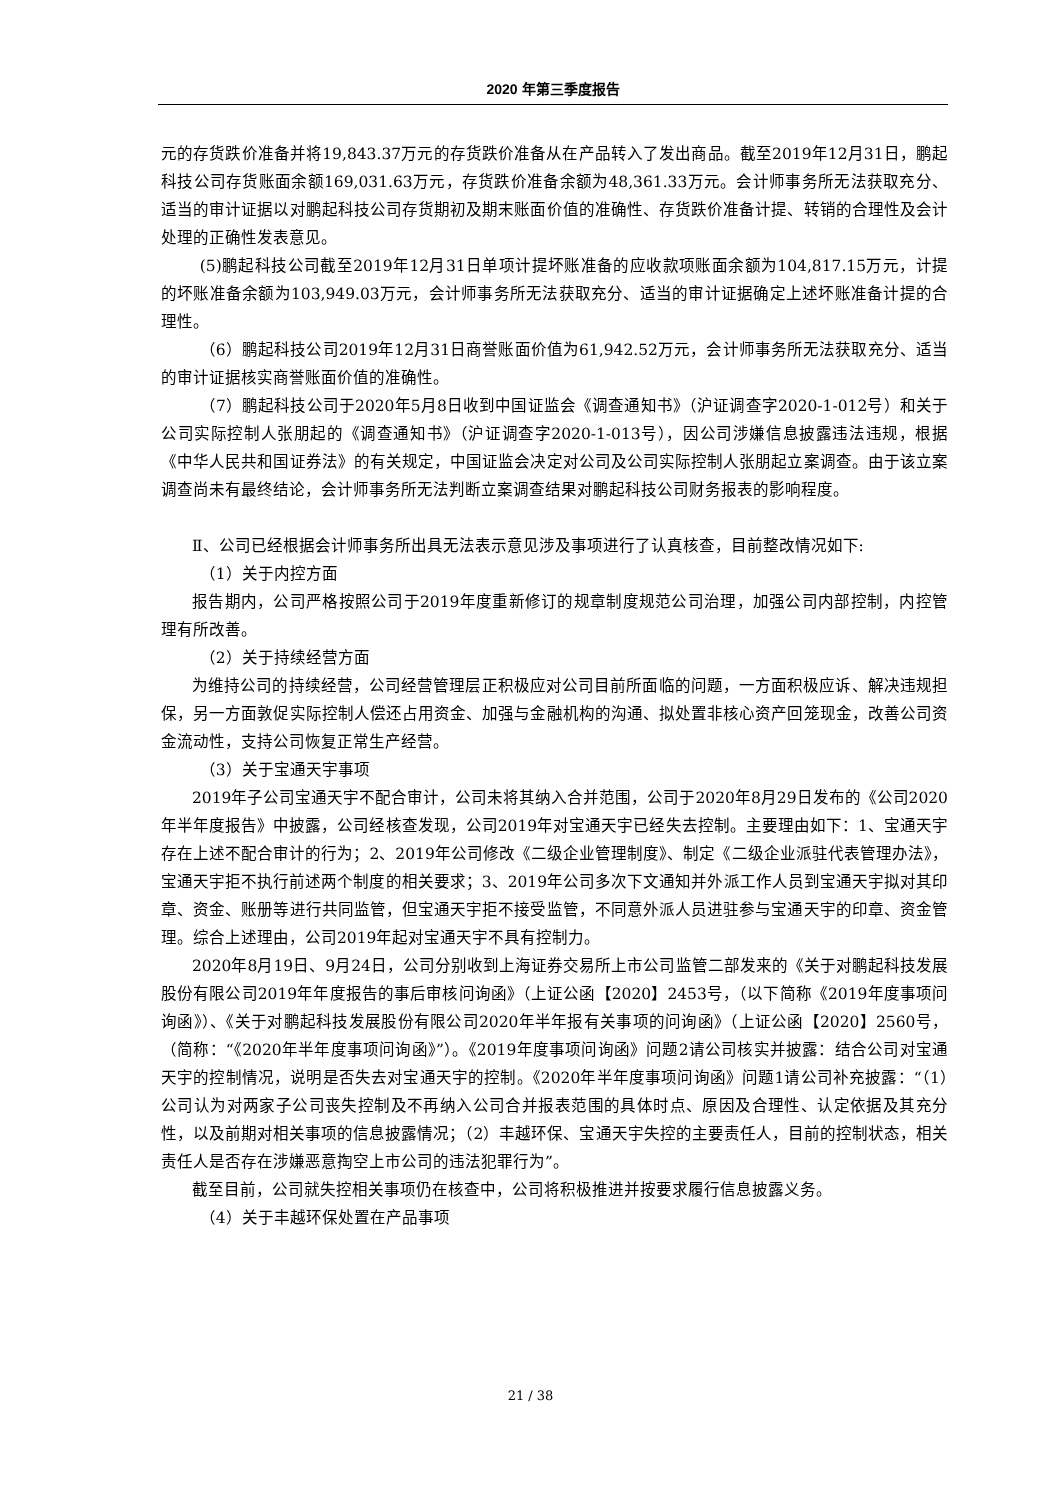2020 年第三季度报告
元的存货跌价准备并将19,843.37万元的存货跌价准备从在产品转入了发出商品。截至2019年12月31日，鹏起科技公司存货账面余额169,031.63万元，存货跌价准备余额为48,361.33万元。会计师事务所无法获取充分、适当的审计证据以对鹏起科技公司存货期初及期末账面价值的准确性、存货跌价准备计提、转销的合理性及会计处理的正确性发表意见。
(5)鹏起科技公司截至2019年12月31日单项计提坏账准备的应收款项账面余额为104,817.15万元，计提的坏账准备余额为103,949.03万元，会计师事务所无法获取充分、适当的审计证据确定上述坏账准备计提的合理性。
（6）鹏起科技公司2019年12月31日商誉账面价值为61,942.52万元，会计师事务所无法获取充分、适当的审计证据核实商誉账面价值的准确性。
（7）鹏起科技公司于2020年5月8日收到中国证监会《调查通知书》（沪证调查字2020-1-012号）和关于公司实际控制人张朋起的《调查通知书》（沪证调查字2020-1-013号），因公司涉嫌信息披露违法违规，根据《中华人民共和国证券法》的有关规定，中国证监会决定对公司及公司实际控制人张朋起立案调查。由于该立案调查尚未有最终结论，会计师事务所无法判断立案调查结果对鹏起科技公司财务报表的影响程度。
Ⅱ、公司已经根据会计师事务所出具无法表示意见涉及事项进行了认真核查，目前整改情况如下:
（1）关于内控方面
报告期内，公司严格按照公司于2019年度重新修订的规章制度规范公司治理，加强公司内部控制，内控管理有所改善。
（2）关于持续经营方面
为维持公司的持续经营，公司经营管理层正积极应对公司目前所面临的问题，一方面积极应诉、解决违规担保，另一方面敦促实际控制人偿还占用资金、加强与金融机构的沟通、拟处置非核心资产回笼现金，改善公司资金流动性，支持公司恢复正常生产经营。
（3）关于宝通天宇事项
2019年子公司宝通天宇不配合审计，公司未将其纳入合并范围，公司于2020年8月29日发布的《公司2020年半年度报告》中披露，公司经核查发现，公司2019年对宝通天宇已经失去控制。主要理由如下：1、宝通天宇存在上述不配合审计的行为；2、2019年公司修改《二级企业管理制度》、制定《二级企业派驻代表管理办法》，宝通天宇拒不执行前述两个制度的相关要求；3、2019年公司多次下文通知并外派工作人员到宝通天宇拟对其印章、资金、账册等进行共同监管，但宝通天宇拒不接受监管，不同意外派人员进驻参与宝通天宇的印章、资金管理。综合上述理由，公司2019年起对宝通天宇不具有控制力。
2020年8月19日、9月24日，公司分别收到上海证券交易所上市公司监管二部发来的《关于对鹏起科技发展股份有限公司2019年年度报告的事后审核问询函》（上证公函【2020】2453号，（以下简称《2019年度事项问询函》）、《关于对鹏起科技发展股份有限公司2020年半年报有关事项的问询函》（上证公函【2020】2560号，（简称：“《2020年半年度事项问询函》”）。《2019年度事项问询函》问题2请公司核实并披露：结合公司对宝通天宇的控制情况，说明是否失去对宝通天宇的控制。《2020年半年度事项问询函》问题1请公司补充披露：“（1）公司认为对两家子公司丧失控制及不再纳入公司合并报表范围的具体时点、原因及合理性、认定依据及其充分性，以及前期对相关事项的信息披露情况；（2）丰越环保、宝通天宇失控的主要责任人，目前的控制状态，相关责任人是否存在涉嫌恶意掏空上市公司的违法犯罪行为”。
截至目前，公司就失控相关事项仍在核查中，公司将积极推进并按要求履行信息披露义务。
（4）关于丰越环保处置在产品事项
21 / 38